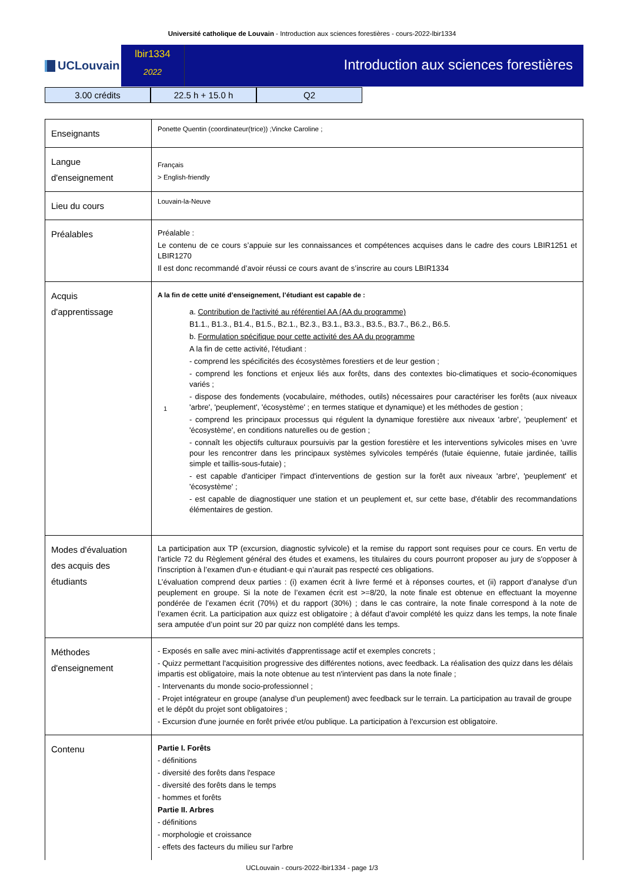Université catholique de Louvain - Introduction aux sciences forestières - cours-2022-lbir1334
UCLouvain
lbir1334
2022
Introduction aux sciences forestières
3.00 crédits 22.5 h + 15.0 h Q2
| Enseignants | Ponette Quentin (coordinateur(trice)) ;Vincke Caroline ; |
| Langue d'enseignement | Français > English-friendly |
| Lieu du cours | Louvain-la-Neuve |
| Préalables | Préalable : Le contenu de ce cours s’appuie sur les connaissances et compétences acquises dans le cadre des cours LBIR1251 et LBIR1270 Il est donc recommandé d’avoir réussi ce cours avant de s’inscrire au cours LBIR1334 |
| Acquis d'apprentissage | A la fin de cette unité d’enseignement, l’étudiant est capable de : 1 a. Contribution de l'activité au référentiel AA (AA du programme) B1.1., B1.3., B1.4., B1.5., B2.1., B2.3., B3.1., B3.3., B3.5., B3.7., B6.2., B6.5. b. Formulation spécifique pour cette activité des AA du programme A la fin de cette activité, l'étudiant : - comprend les spécificités des écosystèmes forestiers et de leur gestion ; - comprend les fonctions et enjeux liés aux forêts, dans des contextes bio-climatiques et socio-économiques variés ; - dispose des fondements (vocabulaire, méthodes, outils) nécessaires pour caractériser les forêts (aux niveaux 'arbre', 'peuplement', 'écosystème' ; en termes statique et dynamique) et les méthodes de gestion ; - comprend les principaux processus qui régulent la dynamique forestière aux niveaux 'arbre', 'peuplement' et 'écosystème', en conditions naturelles ou de gestion ; - connaît les objectifs culturaux poursuivis par la gestion forestière et les interventions sylvicoles mises en 'uvre pour les rencontrer dans les principaux systèmes sylvicoles tempérés (futaie équienne, futaie jardinée, taillis simple et taillis-sous-futaie) ; - est capable d'anticiper l'impact d'interventions de gestion sur la forêt aux niveaux 'arbre', 'peuplement' et 'écosystème' ; - est capable de diagnostiquer une station et un peuplement et, sur cette base, d'établir des recommandations élémentaires de gestion. |
| Modes d'évaluation des acquis des étudiants | La participation aux TP (excursion, diagnostic sylvicole) et la remise du rapport sont requises pour ce cours. En vertu de l'article 72 du Règlement général des études et examens, les titulaires du cours pourront proposer au jury de s'opposer à l'inscription à l’examen d'un·e étudiant·e qui n’aurait pas respecté ces obligations. L’évaluation comprend deux parties : (i) examen écrit à livre fermé et à réponses courtes, et (ii) rapport d’analyse d’un peuplement en groupe. Si la note de l’examen écrit est >=8/20, la note finale est obtenue en effectuant la moyenne pondérée de l’examen écrit (70%) et du rapport (30%) ; dans le cas contraire, la note finale correspond à la note de l’examen écrit. La participation aux quizz est obligatoire ; à défaut d’avoir complété les quizz dans les temps, la note finale sera amputée d’un point sur 20 par quizz non complété dans les temps. |
| Méthodes d'enseignement | - Exposés en salle avec mini-activités d'apprentissage actif et exemples concrets ; - Quizz permettant l'acquisition progressive des différentes notions, avec feedback. La réalisation des quizz dans les délais impartis est obligatoire, mais la note obtenue au test n'intervient pas dans la note finale ; - Intervenants du monde socio-professionnel ; - Projet intégrateur en groupe (analyse d’un peuplement) avec feedback sur le terrain. La participation au travail de groupe et le dépôt du projet sont obligatoires ; - Excursion d'une journée en forêt privée et/ou publique. La participation à l'excursion est obligatoire. |
| Contenu | Partie I. Forêts - définitions - diversité des forêts dans l'espace - diversité des forêts dans le temps - hommes et forêts Partie II. Arbres - définitions - morphologie et croissance - effets des facteurs du milieu sur l'arbre |
UCLouvain - cours-2022-lbir1334 - page 1/3